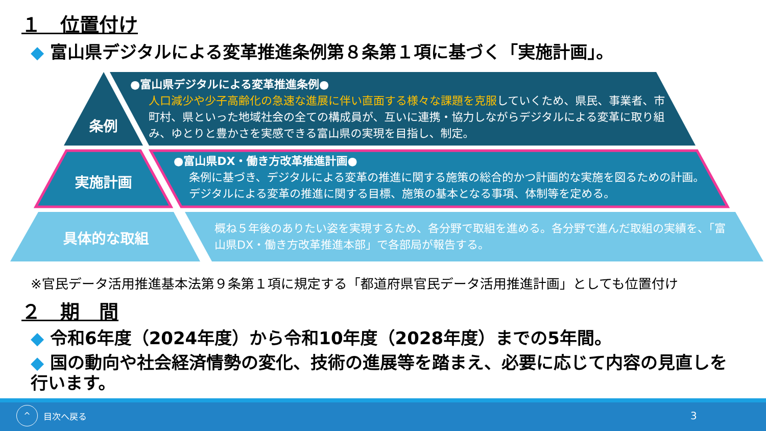１　位置付け
◆ 富山県デジタルによる変革推進条例第８条第１項に基づく「実施計画」。
条例
●富山県デジタルによる変革推進条例●
人口減少や少子高齢化の急速な進展に伴い直面する様々な課題を克服していくため、県民、事業者、市町村、県といった地域社会の全ての構成員が、互いに連携・協力しながらデジタルによる変革に取り組み、ゆとりと豊かさを実感できる富山県の実現を目指し、制定。
実施計画
●富山県DX・働き方改革推進計画●
条例に基づき、デジタルによる変革の推進に関する施策の総合的かつ計画的な実施を図るための計画。デジタルによる変革の推進に関する目標、施策の基本となる事項、体制等を定める。
具体的な取組
概ね５年後のありたい姿を実現するため、各分野で取組を進める。各分野で進んだ取組の実績を、「富山県DX・働き方改革推進本部」で各部局が報告する。
※官民データ活用推進基本法第９条第１項に規定する「都道府県官民データ活用推進計画」としても位置付け
２　期　間
◆ 令和6年度（2024年度）から令和10年度（2028年度）までの5年間。
◆ 国の動向や社会経済情勢の変化、技術の進展等を踏まえ、必要に応じて内容の見直しを行います。
^ 目次へ戻る 3